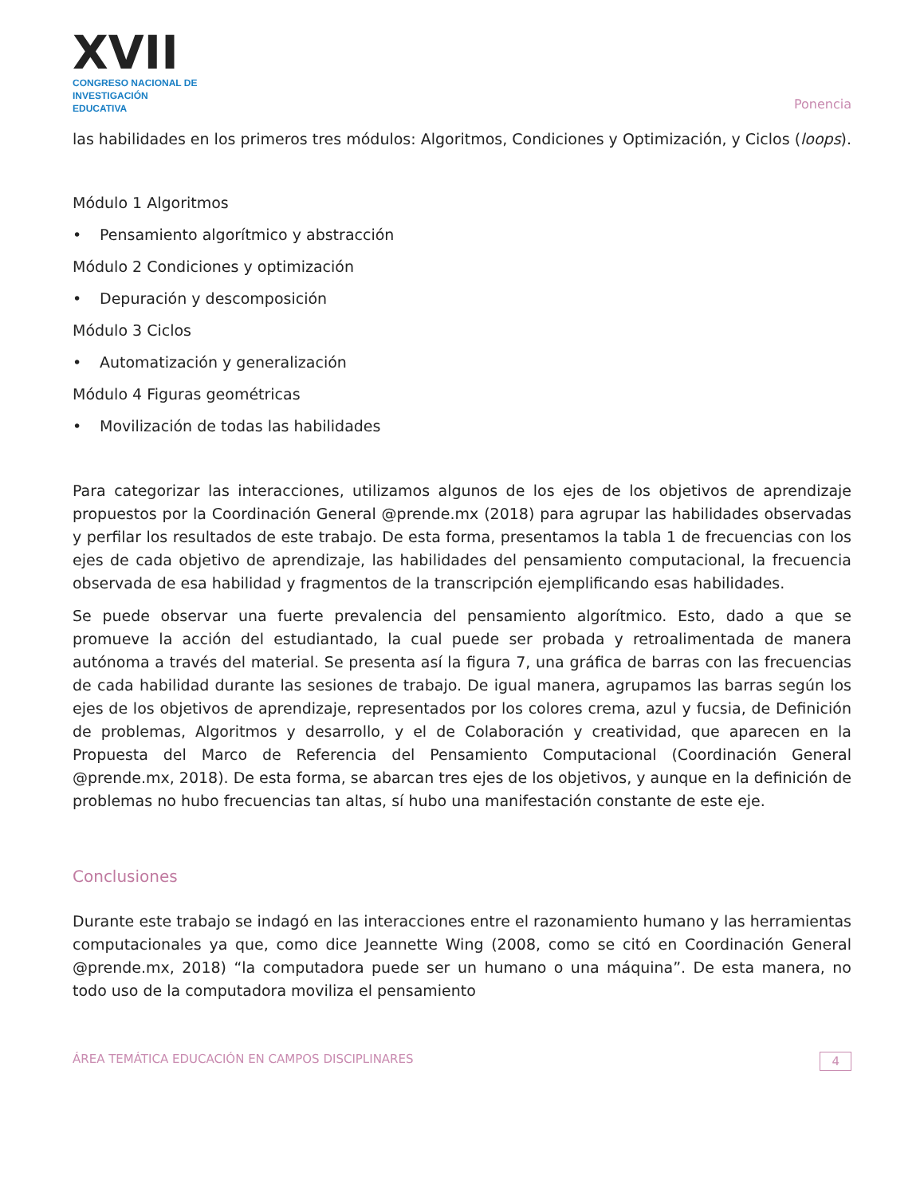XVII
CONGRESO NACIONAL DE
INVESTIGACIÓN EDUCATIVA
Ponencia
las habilidades en los primeros tres módulos: Algoritmos, Condiciones y Optimización, y Ciclos (loops).
Módulo 1 Algoritmos
• Pensamiento algorítmico y abstracción
Módulo 2 Condiciones y optimización
• Depuración y descomposición
Módulo 3 Ciclos
• Automatización y generalización
Módulo 4 Figuras geométricas
• Movilización de todas las habilidades
Para categorizar las interacciones, utilizamos algunos de los ejes de los objetivos de aprendizaje propuestos por la Coordinación General @prende.mx (2018) para agrupar las habilidades observadas y perfilar los resultados de este trabajo. De esta forma, presentamos la tabla 1 de frecuencias con los ejes de cada objetivo de aprendizaje, las habilidades del pensamiento computacional, la frecuencia observada de esa habilidad y fragmentos de la transcripción ejemplificando esas habilidades.
Se puede observar una fuerte prevalencia del pensamiento algorítmico. Esto, dado a que se promueve la acción del estudiantado, la cual puede ser probada y retroalimentada de manera autónoma a través del material. Se presenta así la figura 7, una gráfica de barras con las frecuencias de cada habilidad durante las sesiones de trabajo. De igual manera, agrupamos las barras según los ejes de los objetivos de aprendizaje, representados por los colores crema, azul y fucsia, de Definición de problemas, Algoritmos y desarrollo, y el de Colaboración y creatividad, que aparecen en la Propuesta del Marco de Referencia del Pensamiento Computacional (Coordinación General @prende.mx, 2018). De esta forma, se abarcan tres ejes de los objetivos, y aunque en la definición de problemas no hubo frecuencias tan altas, sí hubo una manifestación constante de este eje.
Conclusiones
Durante este trabajo se indagó en las interacciones entre el razonamiento humano y las herramientas computacionales ya que, como dice Jeannette Wing (2008, como se citó en Coordinación General @prende.mx, 2018) “la computadora puede ser un humano o una máquina”. De esta manera, no todo uso de la computadora moviliza el pensamiento
ÁREA TEMÁTICA EDUCACIÓN EN CAMPOS DISCIPLINARES
4